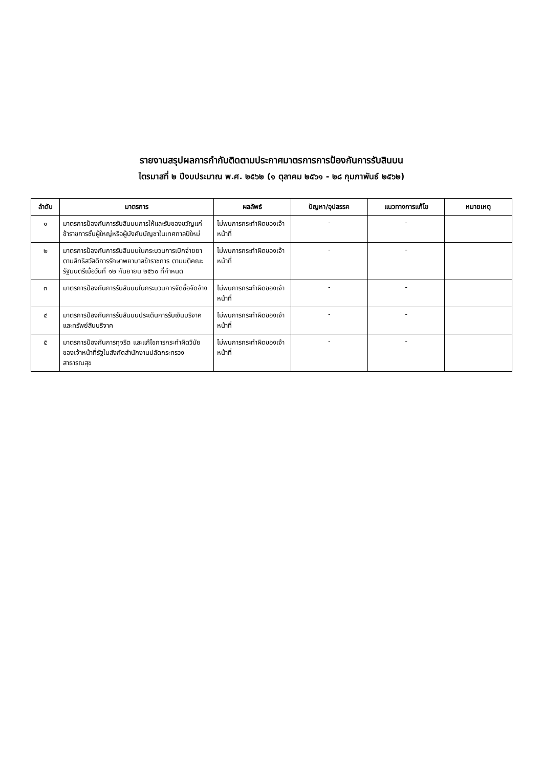รายงานสรุปผลการกำกับติดตามประกาศมาตรการการป้องกันการรับสินบน
ไตรมาสที่ ๒ ปีงบประมาณ พ.ศ. ๒๕๖๒ (๑ ตุลาคม ๒๕๖๑ - ๒๘ กุมภาพันธ์ ๒๕๖๒)
| ลำดับ | มาตรการ | ผลลัพธ์ | ปัญหา/อุปสรรค | แนวทางการแก้ไข | หมายเหตุ |
| --- | --- | --- | --- | --- | --- |
| ๑ | มาตรการป้องกันการรับสินบนการให้และรับของขวัญแก่ข้าราชการชั้นผู้ใหญ่หรือผู้บังคับบัญชาในเทศกาลปีใหม่ | ไม่พบการกระทำผิดของเจ้าหน้าที่ | - | - | |
| ๒ | มาตรการป้องกันการรับสินบนในกระบวนการเบิกจ่ายยาตามสิทธิสวัสดิการรักษาพยาบาลข้าราชการ ตามมติคณะรัฐมนตรีเมื่อวันที่ ๑๒ กันยายน ๒๕๖๐ ที่กำหนด | ไม่พบการกระทำผิดของเจ้าหน้าที่ | - | - | |
| ๓ | มาตรการป้องกันการรับสินบนในกระบวนการจัดซื้อจัดจ้าง | ไม่พบการกระทำผิดของเจ้าหน้าที่ | - | - | |
| ๔ | มาตรการป้องกันการรับสินบนประเด็นการรับเงินบริจาคและทรัพย์สินบริจาค | ไม่พบการกระทำผิดของเจ้าหน้าที่ | - | - | |
| ๕ | มาตรการป้องกันการทุจริต และแก้ไขการกระทำผิดวินัยของเจ้าหน้าที่รัฐในสังกัดสำนักงานปลัดกระทรวงสาธารณสุข | ไม่พบการกระทำผิดของเจ้าหน้าที่ | - | - | |